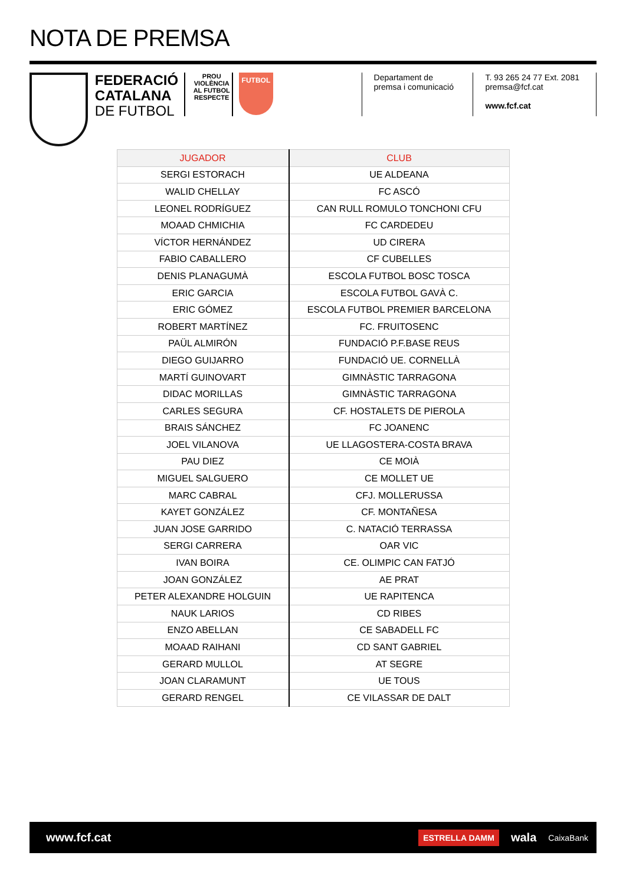NOTA DE PREMSA
FEDERACIÓ
CATALANA
DE FUTBOL
PROU VIOLÈNCIA AL FUTBOL
RESPECTE
FUTBOL
Departament de
premsa i comunicació
T. 93 265 24 77 Ext. 2081
premsa@fcf.cat
www.fcf.cat
| JUGADOR | CLUB |
| --- | --- |
| SERGI ESTORACH | UE ALDEANA |
| WALID CHELLAY | FC ASCÓ |
| LEONEL RODRÍGUEZ | CAN RULL ROMULO TONCHONI CFU |
| MOAAD CHMICHIA | FC CARDEDEU |
| VÍCTOR HERNÁNDEZ | UD CIRERA |
| FABIO CABALLERO | CF CUBELLES |
| DENIS PLANAGUMÀ | ESCOLA FUTBOL BOSC TOSCA |
| ERIC GARCIA | ESCOLA FUTBOL GAVÀ C. |
| ERIC GÓMEZ | ESCOLA FUTBOL PREMIER BARCELONA |
| ROBERT MARTÍNEZ | FC. FRUITOSENC |
| PAÜL ALMIRÓN | FUNDACIÓ P.F.BASE REUS |
| DIEGO GUIJARRO | FUNDACIÓ UE. CORNELLÀ |
| MARTÍ GUINOVART | GIMNÀSTIC TARRAGONA |
| DIDAC MORILLAS | GIMNÀSTIC TARRAGONA |
| CARLES SEGURA | CF. HOSTALETS DE PIEROLA |
| BRAIS SÁNCHEZ | FC JOANENC |
| JOEL VILANOVA | UE LLAGOSTERA-COSTA BRAVA |
| PAU DIEZ | CE MOIÀ |
| MIGUEL SALGUERO | CE MOLLET UE |
| MARC CABRAL | CFJ. MOLLERUSSA |
| KAYET GONZÁLEZ | CF. MONTAÑESA |
| JUAN JOSE GARRIDO | C. NATACIÓ TERRASSA |
| SERGI CARRERA | OAR VIC |
| IVAN BOIRA | CE. OLIMPIC CAN FATJÓ |
| JOAN GONZÁLEZ | AE PRAT |
| PETER ALEXANDRE HOLGUIN | UE RAPITENCA |
| NAUK LARIOS | CD RIBES |
| ENZO ABELLAN | CE SABADELL FC |
| MOAAD RAIHANI | CD SANT GABRIEL |
| GERARD MULLOL | AT SEGRE |
| JOAN CLARAMUNT | UE TOUS |
| GERARD RENGEL | CE VILASSAR DE DALT |
www.fcf.cat
ESTRELLA DAMM wala CaixaBank